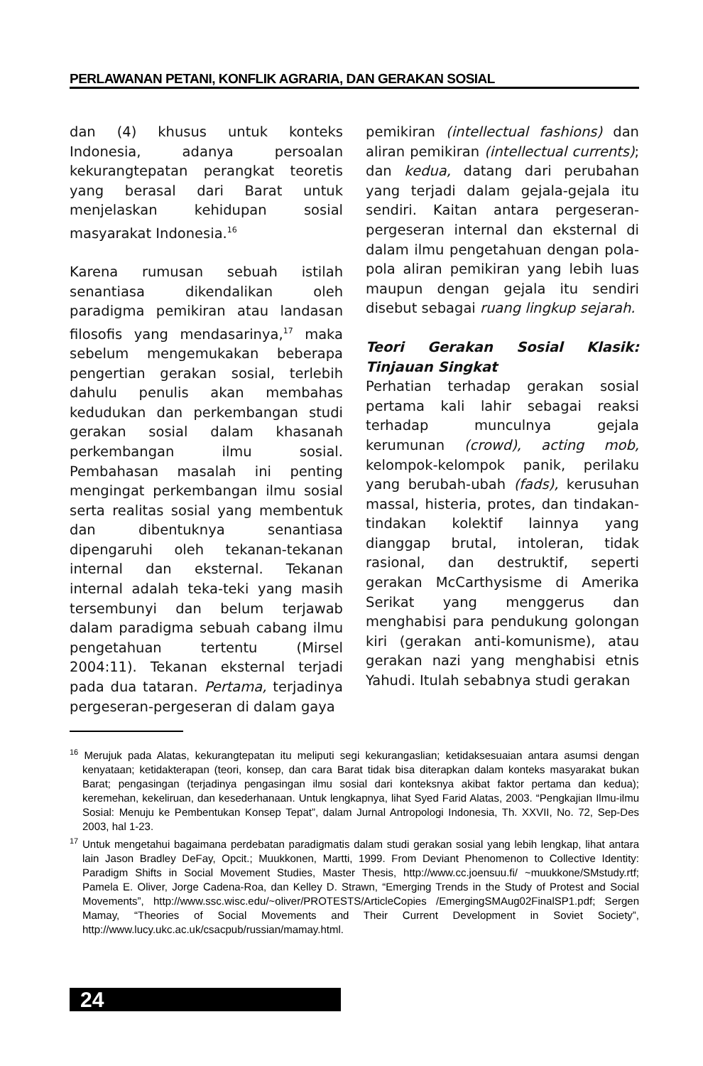PERLAWANAN PETANI, KONFLIK AGRARIA, DAN GERAKAN SOSIAL
dan (4) khusus untuk konteks Indonesia, adanya persoalan kekurangtepatan perangkat teoretis yang berasal dari Barat untuk menjelaskan kehidupan sosial masyarakat Indonesia.<sup>16</sup>
Karena rumusan sebuah istilah senantiasa dikendalikan oleh paradigma pemikiran atau landasan filosofis yang mendasarinya,<sup>17</sup> maka sebelum mengemukakan beberapa pengertian gerakan sosial, terlebih dahulu penulis akan membahas kedudukan dan perkembangan studi gerakan sosial dalam khasanah perkembangan ilmu sosial. Pembahasan masalah ini penting mengingat perkembangan ilmu sosial serta realitas sosial yang membentuk dan dibentuknya senantiasa dipengaruhi oleh tekanan-tekanan internal dan eksternal. Tekanan internal adalah teka-teki yang masih tersembunyi dan belum terjawab dalam paradigma sebuah cabang ilmu pengetahuan tertentu (Mirsel 2004:11). Tekanan eksternal terjadi pada dua tataran. Pertama, terjadinya pergeseran-pergeseran di dalam gaya
pemikiran (intellectual fashions) dan aliran pemikiran (intellectual currents); dan kedua, datang dari perubahan yang terjadi dalam gejala-gejala itu sendiri. Kaitan antara pergeseran-pergeseran internal dan eksternal di dalam ilmu pengetahuan dengan pola-pola aliran pemikiran yang lebih luas maupun dengan gejala itu sendiri disebut sebagai ruang lingkup sejarah.
Teori Gerakan Sosial Klasik: Tinjauan Singkat
Perhatian terhadap gerakan sosial pertama kali lahir sebagai reaksi terhadap munculnya gejala kerumunan (crowd), acting mob, kelompok-kelompok panik, perilaku yang berubah-ubah (fads), kerusuhan massal, histeria, protes, dan tindakan-tindakan kolektif lainnya yang dianggap brutal, intoleran, tidak rasional, dan destruktif, seperti gerakan McCarthysisme di Amerika Serikat yang menggerus dan menghabisi para pendukung golongan kiri (gerakan anti-komunisme), atau gerakan nazi yang menghabisi etnis Yahudi. Itulah sebabnya studi gerakan
<sup>16</sup> Merujuk pada Alatas, kekurangtepatan itu meliputi segi kekurangaslian; ketidaksesuaian antara asumsi dengan kenyataan; ketidakterapan (teori, konsep, dan cara Barat tidak bisa diterapkan dalam konteks masyarakat bukan Barat; pengasingan (terjadinya pengasingan ilmu sosial dari konteksnya akibat faktor pertama dan kedua); keremehan, kekeliruan, dan kesederhanaan. Untuk lengkapnya, lihat Syed Farid Alatas, 2003. “Pengkajian Ilmu-ilmu Sosial: Menuju ke Pembentukan Konsep Tepat”, dalam Jurnal Antropologi Indonesia, Th. XXVII, No. 72, Sep-Des 2003, hal 1-23.
<sup>17</sup> Untuk mengetahui bagaimana perdebatan paradigmatis dalam studi gerakan sosial yang lebih lengkap, lihat antara lain Jason Bradley DeFay, Opcit.; Muukkonen, Martti, 1999. From Deviant Phenomenon to Collective Identity: Paradigm Shifts in Social Movement Studies, Master Thesis, http://www.cc.joensuu.fi/ ~muukkone/SMstudy.rtf; Pamela E. Oliver, Jorge Cadena-Roa, dan Kelley D. Strawn, “Emerging Trends in the Study of Protest and Social Movements”, http://www.ssc.wisc.edu/~oliver/PROTESTS/ArticleCopies /EmergingSMAug02FinalSP1.pdf; Sergen Mamay, “Theories of Social Movements and Their Current Development in Soviet Society”, http://www.lucy.ukc.ac.uk/csacpub/russian/mamay.html.
24